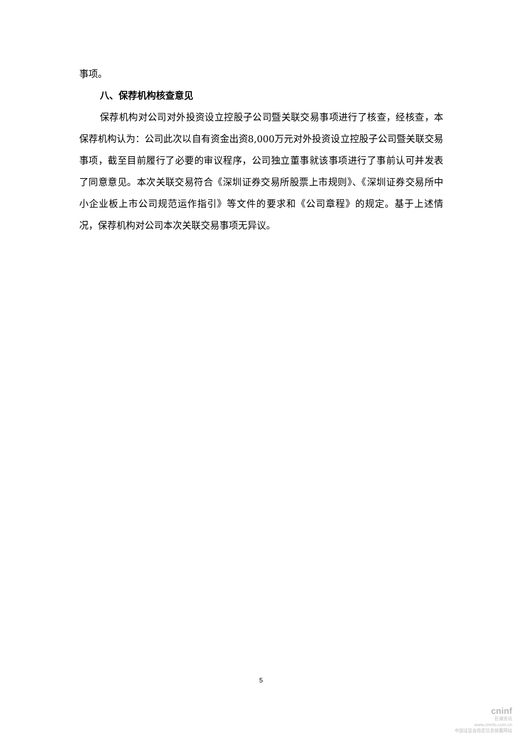事项。
八、保荐机构核查意见
保荐机构对公司对外投资设立控股子公司暨关联交易事项进行了核查，经核查，本保荐机构认为：公司此次以自有资金出资8,000万元对外投资设立控股子公司暨关联交易事项，截至目前履行了必要的审议程序，公司独立董事就该事项进行了事前认可并发表了同意意见。本次关联交易符合《深圳证券交易所股票上市规则》、《深圳证券交易所中小企业板上市公司规范运作指引》等文件的要求和《公司章程》的规定。基于上述情况，保荐机构对公司本次关联交易事项无异议。
5
cninf
巨潮资讯
www.cninfo.com.cn
中国证监会指定信息披露网站